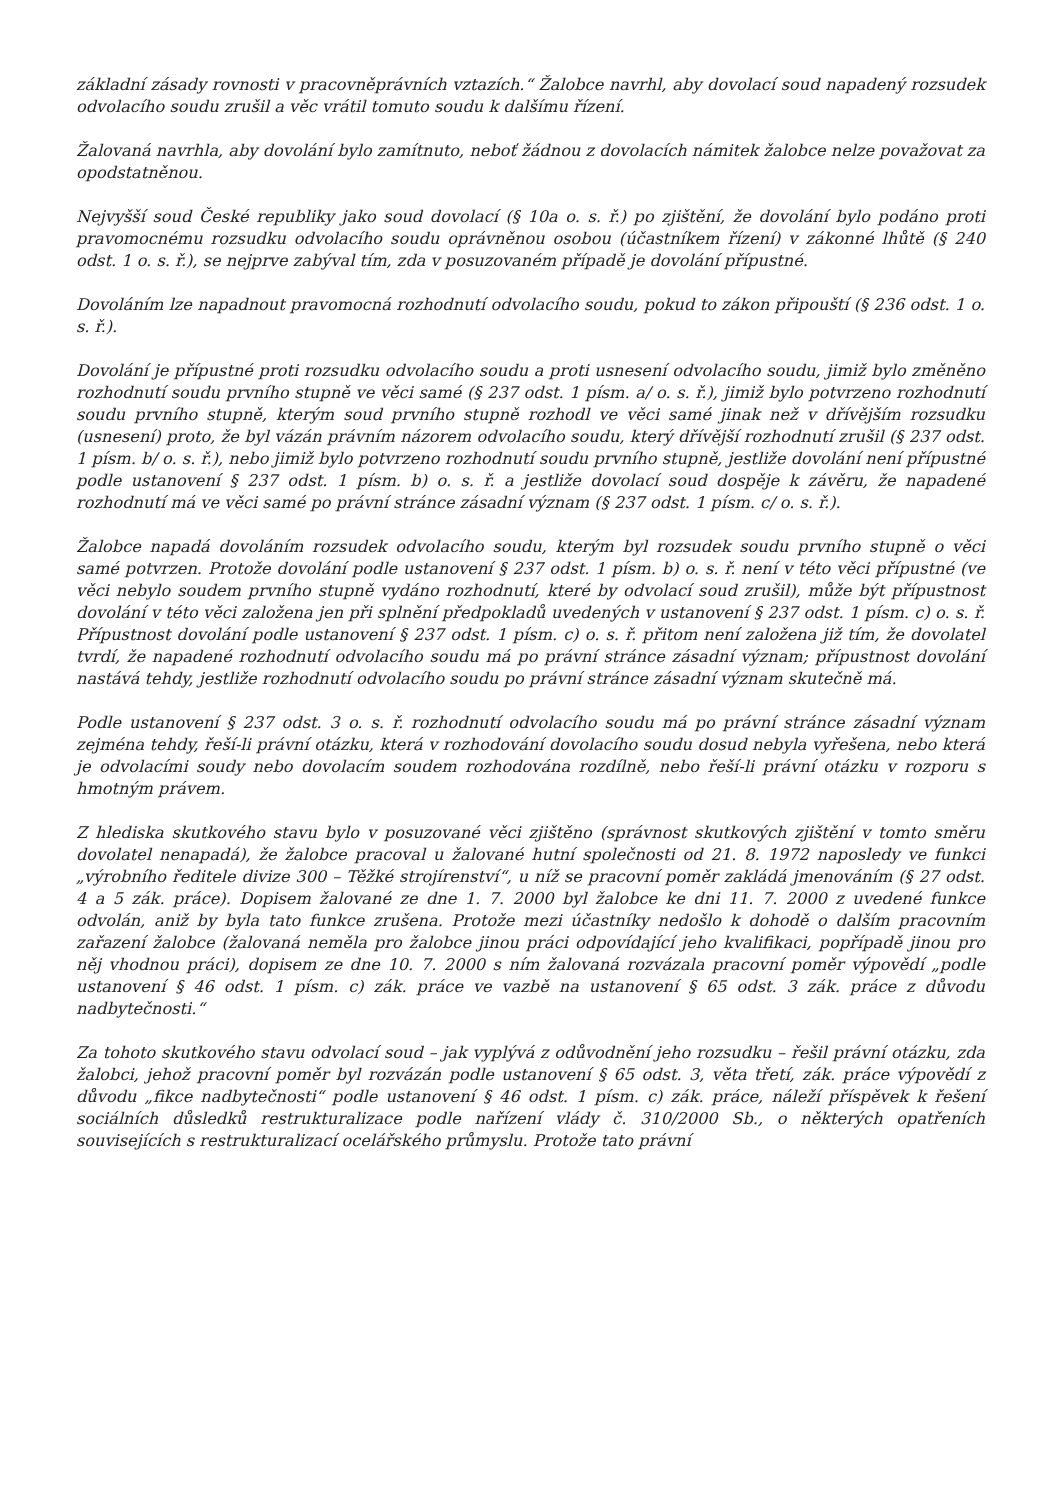základní zásady rovnosti v pracovněprávních vztazích.“ Žalobce navrhl, aby dovolací soud napadený rozsudek odvolacího soudu zrušil a věc vrátil tomuto soudu k dalšímu řízení.
Žalovaná navrhla, aby dovolání bylo zamítnuto, neboť žádnou z dovolacích námitek žalobce nelze považovat za opodstatněnou.
Nejvyšší soud České republiky jako soud dovolací (§ 10a o. s. ř.) po zjištění, že dovolání bylo podáno proti pravomocnému rozsudku odvolacího soudu oprávněnou osobou (účastníkem řízení) v zákonné lhůtě (§ 240 odst. 1 o. s. ř.), se nejprve zabýval tím, zda v posuzovaném případě je dovolání přípustné.
Dovoláním lze napadnout pravomocná rozhodnutí odvolacího soudu, pokud to zákon připouští (§ 236 odst. 1 o. s. ř.).
Dovolání je přípustné proti rozsudku odvolacího soudu a proti usnesení odvolacího soudu, jimiž bylo změněno rozhodnutí soudu prvního stupně ve věci samé (§ 237 odst. 1 písm. a/ o. s. ř.), jimiž bylo potvrzeno rozhodnutí soudu prvního stupně, kterým soud prvního stupně rozhodl ve věci samé jinak než v dřívějším rozsudku (usnesení) proto, že byl vázán právním názorem odvolacího soudu, který dřívější rozhodnutí zrušil (§ 237 odst. 1 písm. b/ o. s. ř.), nebo jimiž bylo potvrzeno rozhodnutí soudu prvního stupně, jestliže dovolání není přípustné podle ustanovení § 237 odst. 1 písm. b) o. s. ř. a jestliže dovolací soud dospěje k závěru, že napadené rozhodnutí má ve věci samé po právní stránce zásadní význam (§ 237 odst. 1 písm. c/ o. s. ř.).
Žalobce napadá dovoláním rozsudek odvolacího soudu, kterým byl rozsudek soudu prvního stupně o věci samé potvrzen. Protože dovolání podle ustanovení § 237 odst. 1 písm. b) o. s. ř. není v této věci přípustné (ve věci nebylo soudem prvního stupně vydáno rozhodnutí, které by odvolací soud zrušil), může být přípustnost dovolání v této věci založena jen při splnění předpokladů uvedených v ustanovení § 237 odst. 1 písm. c) o. s. ř. Přípustnost dovolání podle ustanovení § 237 odst. 1 písm. c) o. s. ř. přitom není založena již tím, že dovolatel tvrdí, že napadené rozhodnutí odvolacího soudu má po právní stránce zásadní význam; přípustnost dovolání nastává tehdy, jestliže rozhodnutí odvolacího soudu po právní stránce zásadní význam skutečně má.
Podle ustanovení § 237 odst. 3 o. s. ř. rozhodnutí odvolacího soudu má po právní stránce zásadní význam zejména tehdy, řeší-li právní otázku, která v rozhodování dovolacího soudu dosud nebyla vyřešena, nebo která je odvolacími soudy nebo dovolacím soudem rozhodována rozdílně, nebo řeší-li právní otázku v rozporu s hmotným právem.
Z hlediska skutkového stavu bylo v posuzované věci zjištěno (správnost skutkových zjištění v tomto směru dovolatel nenapadá), že žalobce pracoval u žalované hutní společnosti od 21. 8. 1972 naposledy ve funkci „výrobního ředitele divize 300 – Těžké strojírenství“, u níž se pracovní poměr zakládá jmenováním (§ 27 odst. 4 a 5 zák. práce). Dopisem žalované ze dne 1. 7. 2000 byl žalobce ke dni 11. 7. 2000 z uvedené funkce odvolán, aniž by byla tato funkce zrušena. Protože mezi účastníky nedošlo k dohodě o dalším pracovním zařazení žalobce (žalovaná neměla pro žalobce jinou práci odpovídající jeho kvalifikaci, popřípadě jinou pro něj vhodnou práci), dopisem ze dne 10. 7. 2000 s ním žalovaná rozvázala pracovní poměr výpovědí „podle ustanovení § 46 odst. 1 písm. c) zák. práce ve vazbě na ustanovení § 65 odst. 3 zák. práce z důvodu nadbytečnosti.“
Za tohoto skutkového stavu odvolací soud – jak vyplývá z odůvodnění jeho rozsudku – řešil právní otázku, zda žalobci, jehož pracovní poměr byl rozvázán podle ustanovení § 65 odst. 3, věta třetí, zák. práce výpovědí z důvodu „fikce nadbytečnosti“ podle ustanovení § 46 odst. 1 písm. c) zák. práce, náleží příspěvek k řešení sociálních důsledků restrukturalizace podle nařízení vlády č. 310/2000 Sb., o některých opatřeních souvisejících s restrukturalizací ocelářského průmyslu. Protože tato právní